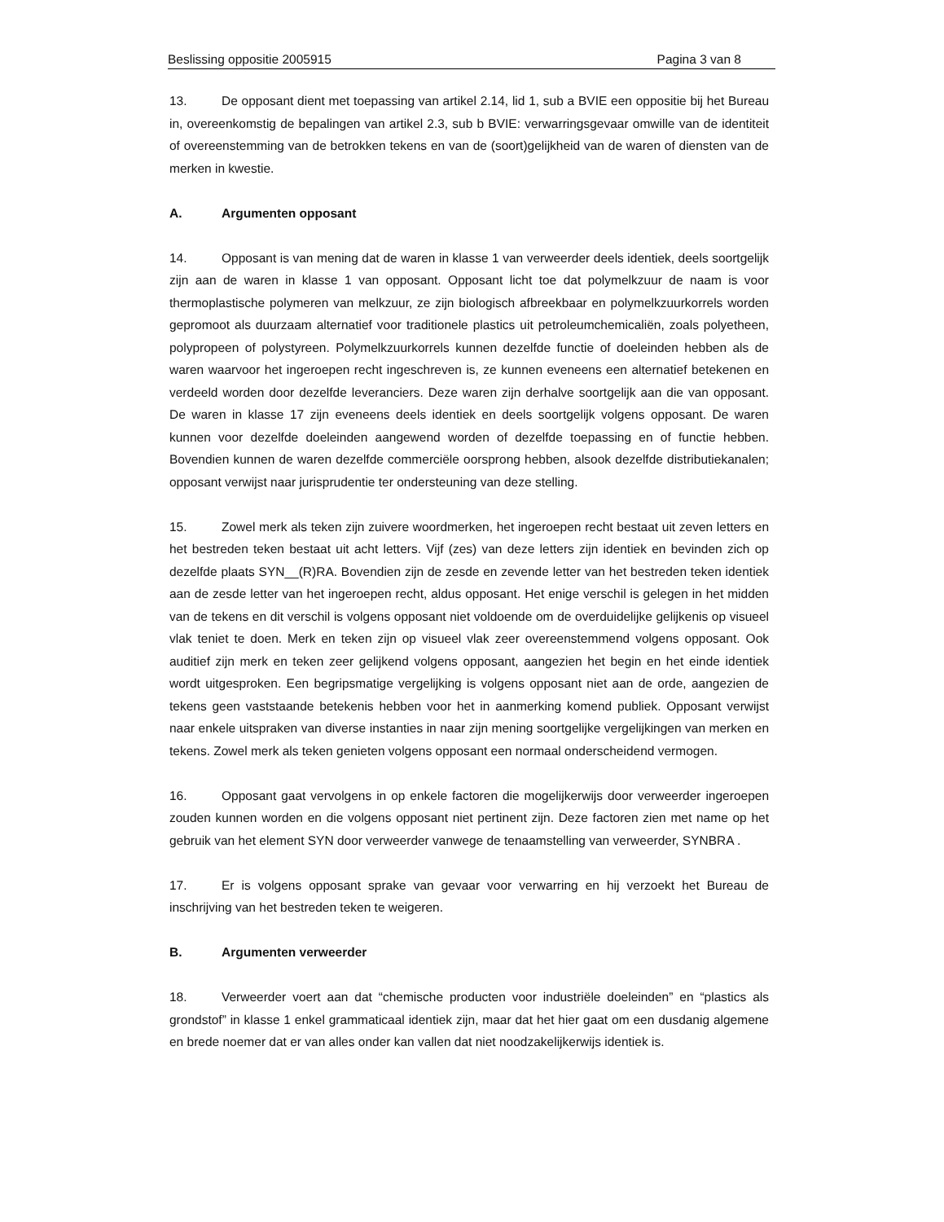Beslissing oppositie 2005915 Pagina 3 van 8
13. De opposant dient met toepassing van artikel 2.14, lid 1, sub a BVIE een oppositie bij het Bureau in, overeenkomstig de bepalingen van artikel 2.3, sub b BVIE: verwarringsgevaar omwille van de identiteit of overeenstemming van de betrokken tekens en van de (soort)gelijkheid van de waren of diensten van de merken in kwestie.
A. Argumenten opposant
14. Opposant is van mening dat de waren in klasse 1 van verweerder deels identiek, deels soortgelijk zijn aan de waren in klasse 1 van opposant. Opposant licht toe dat polymelkzuur de naam is voor thermoplastische polymeren van melkzuur, ze zijn biologisch afbreekbaar en polymelkzuurkorrels worden gepromoot als duurzaam alternatief voor traditionele plastics uit petroleumchemicaliën, zoals polyetheen, polypropeen of polystyreen. Polymelkzuurkorrels kunnen dezelfde functie of doeleinden hebben als de waren waarvoor het ingeroepen recht ingeschreven is, ze kunnen eveneens een alternatief betekenen en verdeeld worden door dezelfde leveranciers. Deze waren zijn derhalve soortgelijk aan die van opposant. De waren in klasse 17 zijn eveneens deels identiek en deels soortgelijk volgens opposant. De waren kunnen voor dezelfde doeleinden aangewend worden of dezelfde toepassing en of functie hebben. Bovendien kunnen de waren dezelfde commerciële oorsprong hebben, alsook dezelfde distributiekanalen; opposant verwijst naar jurisprudentie ter ondersteuning van deze stelling.
15. Zowel merk als teken zijn zuivere woordmerken, het ingeroepen recht bestaat uit zeven letters en het bestreden teken bestaat uit acht letters. Vijf (zes) van deze letters zijn identiek en bevinden zich op dezelfde plaats SYN__(R)RA. Bovendien zijn de zesde en zevende letter van het bestreden teken identiek aan de zesde letter van het ingeroepen recht, aldus opposant. Het enige verschil is gelegen in het midden van de tekens en dit verschil is volgens opposant niet voldoende om de overduidelijke gelijkenis op visueel vlak teniet te doen. Merk en teken zijn op visueel vlak zeer overeenstemmend volgens opposant. Ook auditief zijn merk en teken zeer gelijkend volgens opposant, aangezien het begin en het einde identiek wordt uitgesproken. Een begripsmatige vergelijking is volgens opposant niet aan de orde, aangezien de tekens geen vaststaande betekenis hebben voor het in aanmerking komend publiek. Opposant verwijst naar enkele uitspraken van diverse instanties in naar zijn mening soortgelijke vergelijkingen van merken en tekens. Zowel merk als teken genieten volgens opposant een normaal onderscheidend vermogen.
16. Opposant gaat vervolgens in op enkele factoren die mogelijkerwijs door verweerder ingeroepen zouden kunnen worden en die volgens opposant niet pertinent zijn. Deze factoren zien met name op het gebruik van het element SYN door verweerder vanwege de tenaamstelling van verweerder, SYNBRA .
17. Er is volgens opposant sprake van gevaar voor verwarring en hij verzoekt het Bureau de inschrijving van het bestreden teken te weigeren.
B. Argumenten verweerder
18. Verweerder voert aan dat “chemische producten voor industriële doeleinden” en “plastics als grondstof” in klasse 1 enkel grammaticaal identiek zijn, maar dat het hier gaat om een dusdanig algemene en brede noemer dat er van alles onder kan vallen dat niet noodzakelijkerwijs identiek is.